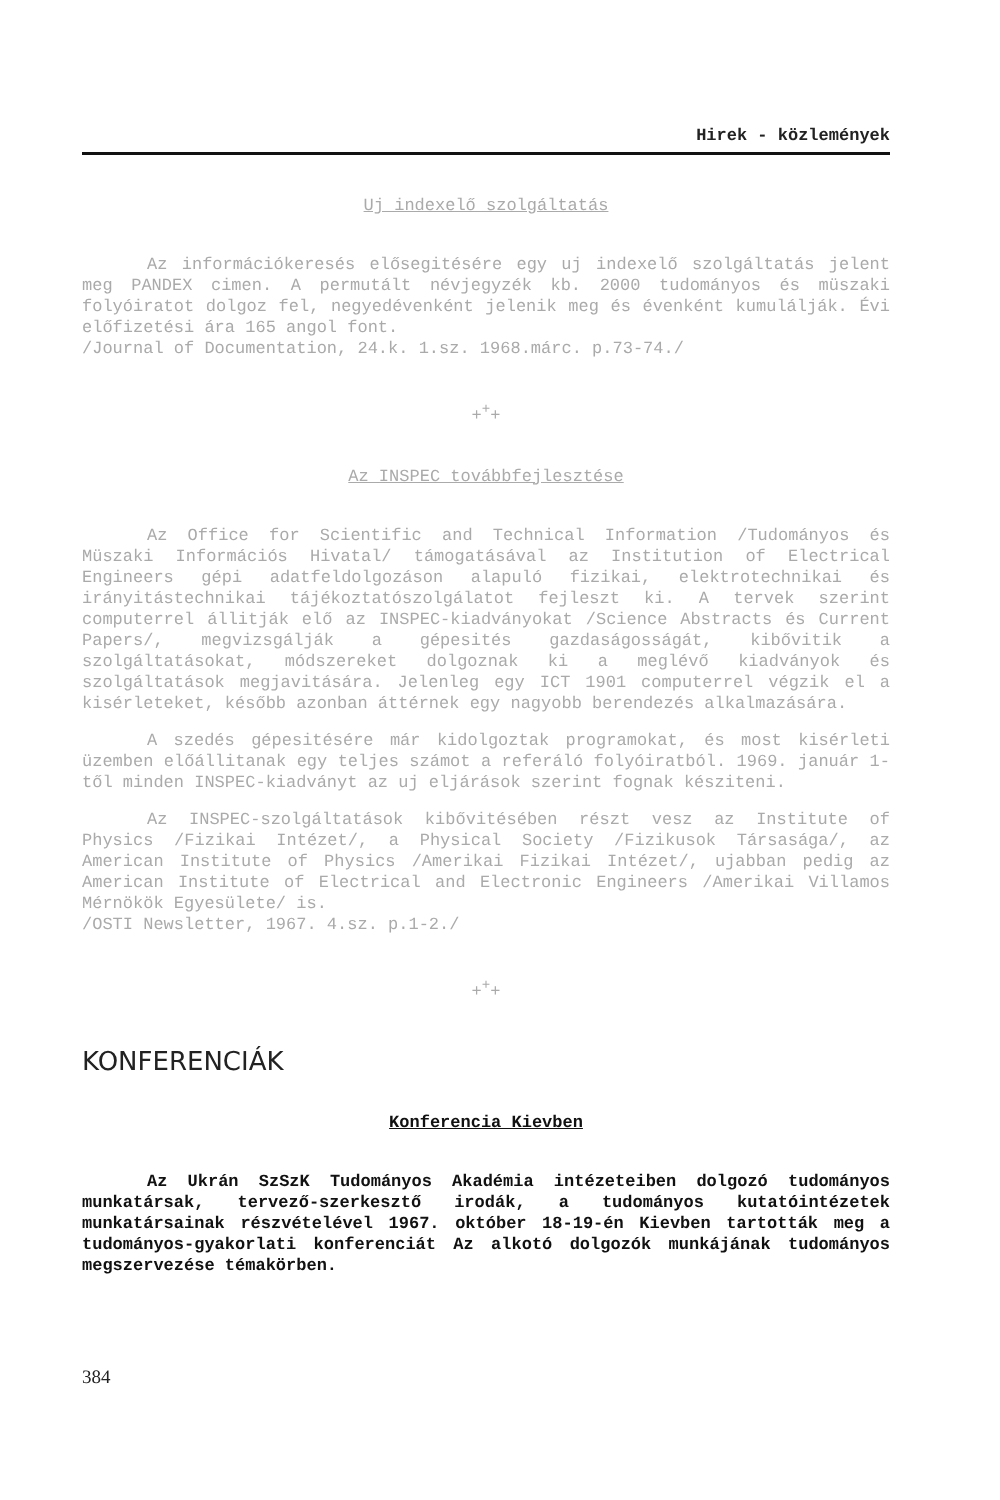Hirek - közlemények
Uj indexelő szolgáltatás
Az információkeresés elősegitésére egy uj indexelő szolgáltatás jelent meg PANDEX cimen. A permutált névjegyzék kb. 2000 tudományos és müszaki folyóiratot dolgoz fel, negyedévenként jelenik meg és évenként kumulálják. Évi előfizetési ára 165 angol font.
/Journal of Documentation, 24.k. 1.sz. 1968.márc. p.73-74./
+<sup>+</sup>+
Az INSPEC továbbfejlesztése
Az Office for Scientific and Technical Information /Tudományos és Müszaki Információs Hivatal/ támogatásával az Institution of Electrical Engineers gépi adatfeldolgozáson alapuló fizikai, elektrotechnikai és irányitástechnikai tájékoztatószolgálatot fejleszt ki. A tervek szerint computerrel állitják elő az INSPEC-kiadványokat /Science Abstracts és Current Papers/, megvizsgálják a gépesités gazdaságosságát, kibővitik a szolgáltatásokat, módszereket dolgoznak ki a meglévő kiadványok és szolgáltatások megjavitására. Jelenleg egy ICT 1901 computerrel végzik el a kisérleteket, később azonban áttérnek egy nagyobb berendezés alkalmazására.
A szedés gépesitésére már kidolgoztak programokat, és most kisérleti üzemben előállitanak egy teljes számot a referáló folyóiratból. 1969. január 1-től minden INSPEC-kiadványt az uj eljárások szerint fognak késziteni.
Az INSPEC-szolgáltatások kibővitésében részt vesz az Institute of Physics /Fizikai Intézet/, a Physical Society /Fizikusok Társasága/, az American Institute of Physics /Amerikai Fizikai Intézet/, ujabban pedig az American Institute of Electrical and Electronic Engineers /Amerikai Villamos Mérnökök Egyesülete/ is.
/OSTI Newsletter, 1967. 4.sz. p.1-2./
+<sup>+</sup>+
KONFERENCIÁK
Konferencia Kievben
Az Ukrán SzSzK Tudományos Akadémia intézeteiben dolgozó tudományos munkatársak, tervező-szerkesztő irodák, a tudományos kutatóintézetek munkatársainak részvételével 1967. október 18-19-én Kievben tartották meg a tudományos-gyakorlati konferenciát Az alkotó dolgozók munkájának tudományos megszervezése témakörben.
384